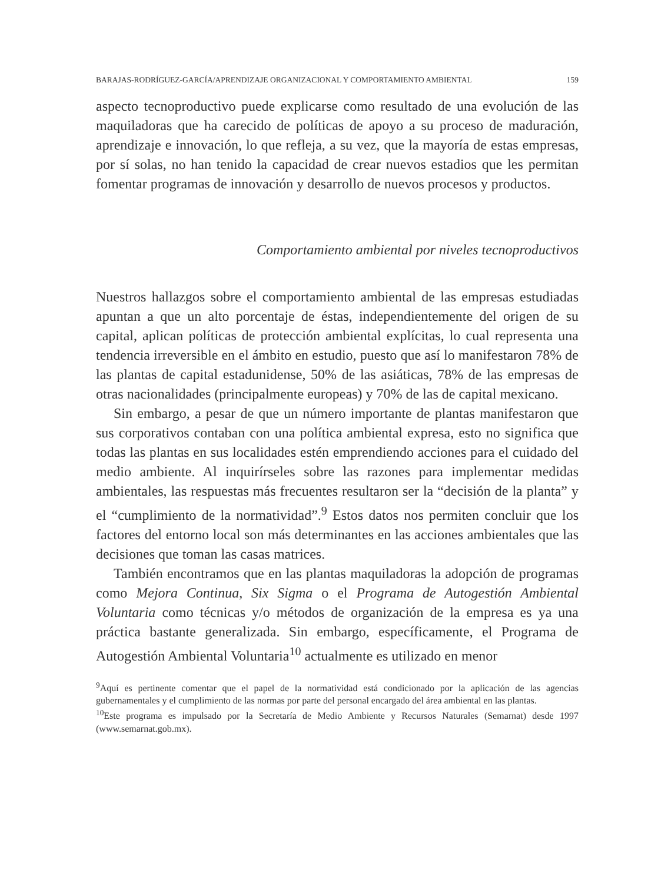BARAJAS-RODRÍGUEZ-GARCÍA/APRENDIZAJE ORGANIZACIONAL Y COMPORTAMIENTO AMBIENTAL 159
aspecto tecnoproductivo puede explicarse como resultado de una evolución de las maquiladoras que ha carecido de políticas de apoyo a su proceso de maduración, aprendizaje e innovación, lo que refleja, a su vez, que la mayoría de estas empresas, por sí solas, no han tenido la capacidad de crear nuevos estadios que les permitan fomentar programas de innovación y desarrollo de nuevos procesos y productos.
Comportamiento ambiental por niveles tecnoproductivos
Nuestros hallazgos sobre el comportamiento ambiental de las empresas estudiadas apuntan a que un alto porcentaje de éstas, independientemente del origen de su capital, aplican políticas de protección ambiental explícitas, lo cual representa una tendencia irreversible en el ámbito en estudio, puesto que así lo manifestaron 78% de las plantas de capital estadunidense, 50% de las asiáticas, 78% de las empresas de otras nacionalidades (principalmente europeas) y 70% de las de capital mexicano.
Sin embargo, a pesar de que un número importante de plantas manifestaron que sus corporativos contaban con una política ambiental expresa, esto no significa que todas las plantas en sus localidades estén emprendiendo acciones para el cuidado del medio ambiente. Al inquirírseles sobre las razones para implementar medidas ambientales, las respuestas más frecuentes resultaron ser la “decisión de la planta” y el “cumplimiento de la normatividad”.<sup>9</sup> Estos datos nos permiten concluir que los factores del entorno local son más determinantes en las acciones ambientales que las decisiones que toman las casas matrices.
También encontramos que en las plantas maquiladoras la adopción de programas como Mejora Continua, Six Sigma o el Programa de Autogestión Ambiental Voluntaria como técnicas y/o métodos de organización de la empresa es ya una práctica bastante generalizada. Sin embargo, específicamente, el Programa de Autogestión Ambiental Voluntaria<sup>10</sup> actualmente es utilizado en menor
<sup>9</sup> Aquí es pertinente comentar que el papel de la normatividad está condicionado por la aplicación de las agencias gubernamentales y el cumplimiento de las normas por parte del personal encargado del área ambiental en las plantas.
<sup>10</sup> Este programa es impulsado por la Secretaría de Medio Ambiente y Recursos Naturales (Semarnat) desde 1997 (www.semarnat.gob.mx).